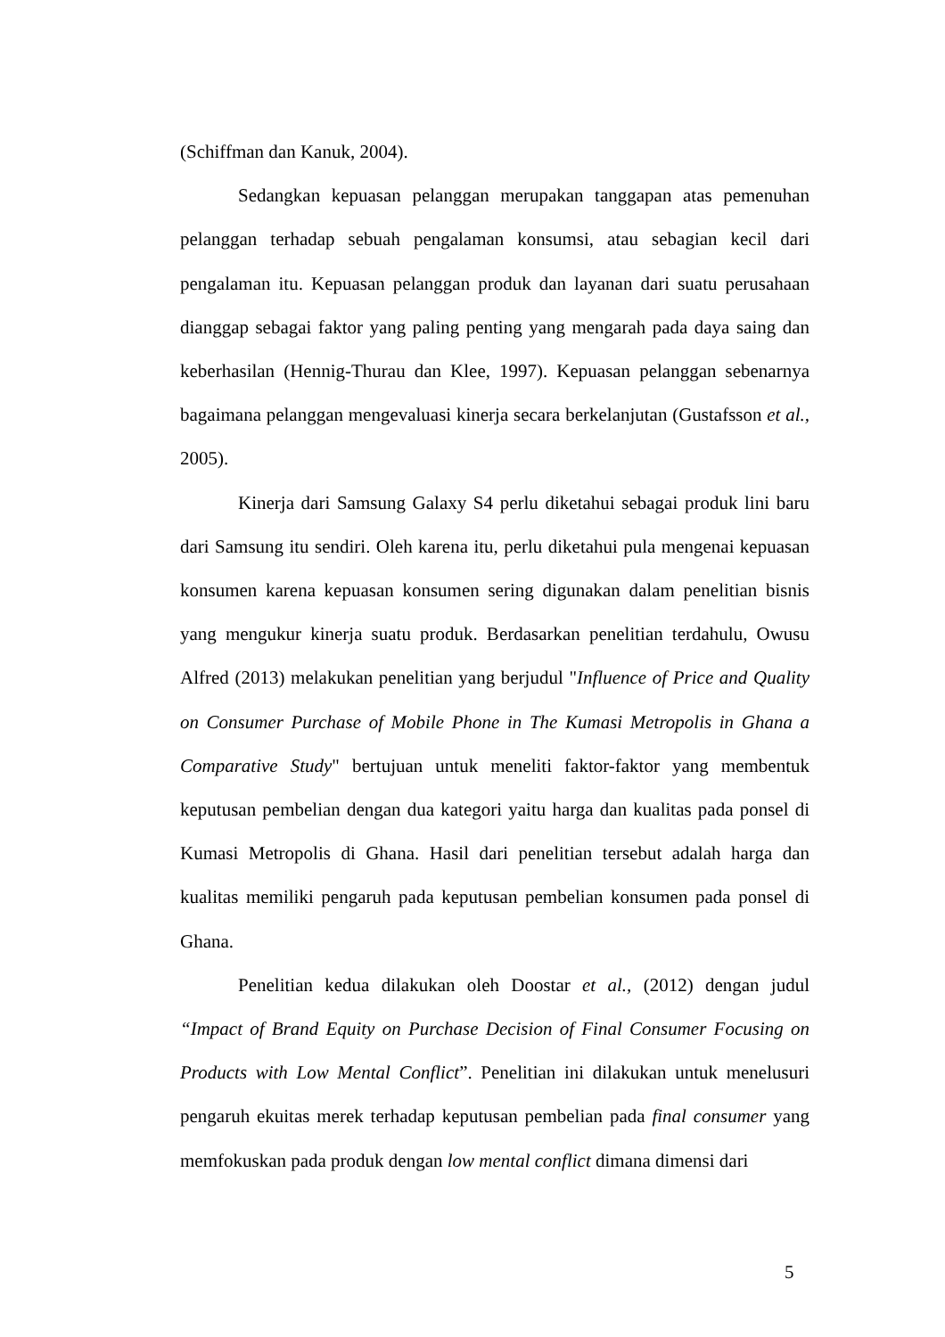(Schiffman dan Kanuk, 2004).
Sedangkan kepuasan pelanggan merupakan tanggapan atas pemenuhan pelanggan terhadap sebuah pengalaman konsumsi, atau sebagian kecil dari pengalaman itu. Kepuasan pelanggan produk dan layanan dari suatu perusahaan dianggap sebagai faktor yang paling penting yang mengarah pada daya saing dan keberhasilan (Hennig-Thurau dan Klee, 1997). Kepuasan pelanggan sebenarnya bagaimana pelanggan mengevaluasi kinerja secara berkelanjutan (Gustafsson et al., 2005).
Kinerja dari Samsung Galaxy S4 perlu diketahui sebagai produk lini baru dari Samsung itu sendiri. Oleh karena itu, perlu diketahui pula mengenai kepuasan konsumen karena kepuasan konsumen sering digunakan dalam penelitian bisnis yang mengukur kinerja suatu produk. Berdasarkan penelitian terdahulu, Owusu Alfred (2013) melakukan penelitian yang berjudul "Influence of Price and Quality on Consumer Purchase of Mobile Phone in The Kumasi Metropolis in Ghana a Comparative Study" bertujuan untuk meneliti faktor-faktor yang membentuk keputusan pembelian dengan dua kategori yaitu harga dan kualitas pada ponsel di Kumasi Metropolis di Ghana. Hasil dari penelitian tersebut adalah harga dan kualitas memiliki pengaruh pada keputusan pembelian konsumen pada ponsel di Ghana.
Penelitian kedua dilakukan oleh Doostar et al., (2012) dengan judul “Impact of Brand Equity on Purchase Decision of Final Consumer Focusing on Products with Low Mental Conflict”. Penelitian ini dilakukan untuk menelusuri pengaruh ekuitas merek terhadap keputusan pembelian pada final consumer yang memfokuskan pada produk dengan low mental conflict dimana dimensi dari
5